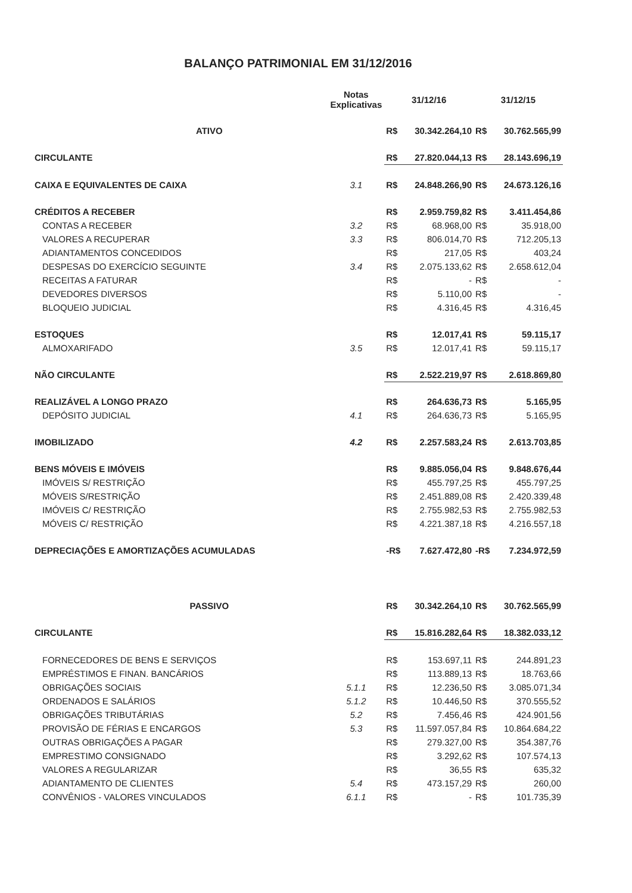BALANÇO PATRIMONIAL EM 31/12/2016
| | Notas Explicativas | 31/12/16 | | 31/12/15 | |
| --- | --- | --- | --- | --- | --- |
| ATIVO | | R$ | 30.342.264,10 | R$ | 30.762.565,99 |
| CIRCULANTE | | R$ | 27.820.044,13 | R$ | 28.143.696,19 |
| CAIXA E EQUIVALENTES DE CAIXA | 3.1 | R$ | 24.848.266,90 | R$ | 24.673.126,16 |
| CRÉDITOS A RECEBER | | R$ | 2.959.759,82 | R$ | 3.411.454,86 |
| CONTAS A RECEBER | 3.2 | R$ | 68.968,00 | R$ | 35.918,00 |
| VALORES A RECUPERAR | 3.3 | R$ | 806.014,70 | R$ | 712.205,13 |
| ADIANTAMENTOS CONCEDIDOS | | R$ | 217,05 | R$ | 403,24 |
| DESPESAS DO EXERCÍCIO SEGUINTE | 3.4 | R$ | 2.075.133,62 | R$ | 2.658.612,04 |
| RECEITAS A FATURAR | | R$ | - | R$ | - |
| DEVEDORES DIVERSOS | | R$ | 5.110,00 | R$ | - |
| BLOQUEIO JUDICIAL | | R$ | 4.316,45 | R$ | 4.316,45 |
| ESTOQUES | | R$ | 12.017,41 | R$ | 59.115,17 |
| ALMOXARIFADO | 3.5 | R$ | 12.017,41 | R$ | 59.115,17 |
| NÃO CIRCULANTE | | R$ | 2.522.219,97 | R$ | 2.618.869,80 |
| REALIZÁVEL A LONGO PRAZO | | R$ | 264.636,73 | R$ | 5.165,95 |
| DEPÓSITO JUDICIAL | 4.1 | R$ | 264.636,73 | R$ | 5.165,95 |
| IMOBILIZADO | 4.2 | R$ | 2.257.583,24 | R$ | 2.613.703,85 |
| BENS MÓVEIS E IMÓVEIS | | R$ | 9.885.056,04 | R$ | 9.848.676,44 |
| IMÓVEIS S/ RESTRIÇÃO | | R$ | 455.797,25 | R$ | 455.797,25 |
| MÓVEIS S/RESTRIÇÃO | | R$ | 2.451.889,08 | R$ | 2.420.339,48 |
| IMÓVEIS C/ RESTRIÇÃO | | R$ | 2.755.982,53 | R$ | 2.755.982,53 |
| MÓVEIS C/ RESTRIÇÃO | | R$ | 4.221.387,18 | R$ | 4.216.557,18 |
| DEPRECIAÇÕES E AMORTIZAÇÕES ACUMULADAS | | -R$ | 7.627.472,80 | -R$ | 7.234.972,59 |
| PASSIVO | | R$ | 30.342.264,10 | R$ | 30.762.565,99 |
| CIRCULANTE | | R$ | 15.816.282,64 | R$ | 18.382.033,12 |
| FORNECEDORES DE BENS E SERVIÇOS | | R$ | 153.697,11 | R$ | 244.891,23 |
| EMPRÉSTIMOS E FINAN. BANCÁRIOS | | R$ | 113.889,13 | R$ | 18.763,66 |
| OBRIGAÇÕES SOCIAIS | 5.1.1 | R$ | 12.236,50 | R$ | 3.085.071,34 |
| ORDENADOS E SALÁRIOS | 5.1.2 | R$ | 10.446,50 | R$ | 370.555,52 |
| OBRIGAÇÕES TRIBUTÁRIAS | 5.2 | R$ | 7.456,46 | R$ | 424.901,56 |
| PROVISÃO DE FÉRIAS E ENCARGOS | 5.3 | R$ | 11.597.057,84 | R$ | 10.864.684,22 |
| OUTRAS OBRIGAÇÕES A PAGAR | | R$ | 279.327,00 | R$ | 354.387,76 |
| EMPRESTIMO CONSIGNADO | | R$ | 3.292,62 | R$ | 107.574,13 |
| VALORES A REGULARIZAR | | R$ | 36,55 | R$ | 635,32 |
| ADIANTAMENTO DE CLIENTES | 5.4 | R$ | 473.157,29 | R$ | 260,00 |
| CONVÊNIOS - VALORES VINCULADOS | 6.1.1 | R$ | - | R$ | 101.735,39 |